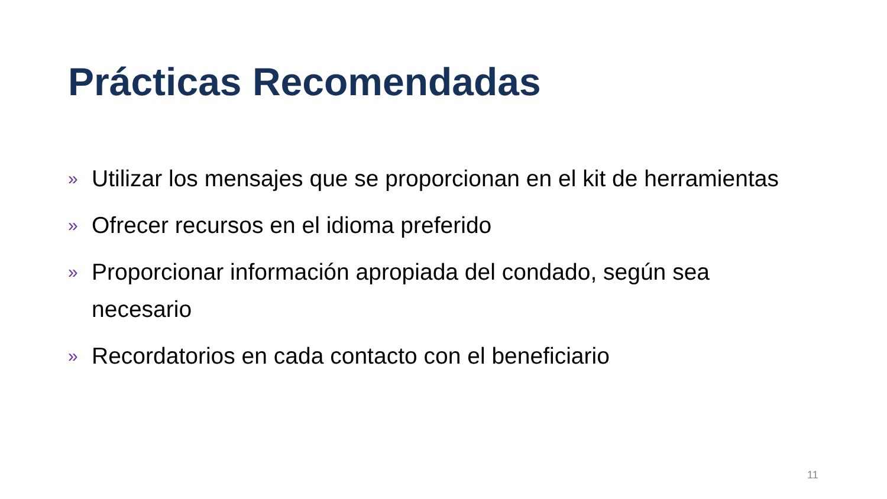Prácticas Recomendadas
» Utilizar los mensajes que se proporcionan en el kit de herramientas
» Ofrecer recursos en el idioma preferido
» Proporcionar información apropiada del condado, según sea necesario
» Recordatorios en cada contacto con el beneficiario
11